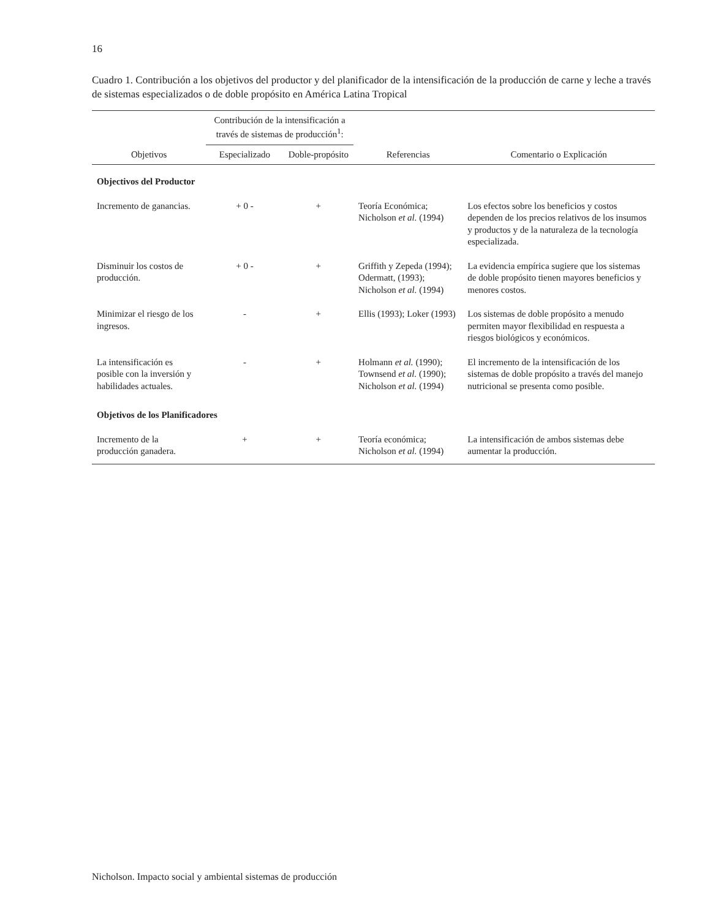16
Cuadro 1. Contribución a los objetivos del productor y del planificador de la intensificación de la producción de carne y leche a través de sistemas especializados o de doble propósito en América Latina Tropical
| Objetivos | Contribución de la intensificación a través de sistemas de producción<sup>1</sup>: | | Referencias | Comentario o Explicación |
| --- | --- | --- | --- | --- |
| | Especializado | Doble-propósito | | |
| Objectivos del Productor | | | | |
| Incremento de ganancias. | + 0 - | + | Teoría Económica; Nicholson et al. (1994) | Los efectos sobre los beneficios y costos dependen de los precios relativos de los insumos y productos y de la naturaleza de la tecnología especializada. |
| Disminuir los costos de producción. | + 0 - | + | Griffith y Zepeda (1994); Odermatt, (1993); Nicholson et al. (1994) | La evidencia empírica sugiere que los sistemas de doble propósito tienen mayores beneficios y menores costos. |
| Minimizar el riesgo de los ingresos. | - | + | Ellis (1993); Loker (1993) | Los sistemas de doble propósito a menudo permiten mayor flexibilidad en respuesta a riesgos biológicos y económicos. |
| La intensificación es posible con la inversión y habilidades actuales. | - | + | Holmann et al. (1990); Townsend et al. (1990); Nicholson et al. (1994) | El incremento de la intensificación de los sistemas de doble propósito a través del manejo nutricional se presenta como posible. |
| Objetivos de los Planificadores | | | | |
| Incremento de la producción ganadera. | + | + | Teoría económica; Nicholson et al. (1994) | La intensificación de ambos sistemas debe aumentar la producción. |
Nicholson. Impacto social y ambiental sistemas de producción